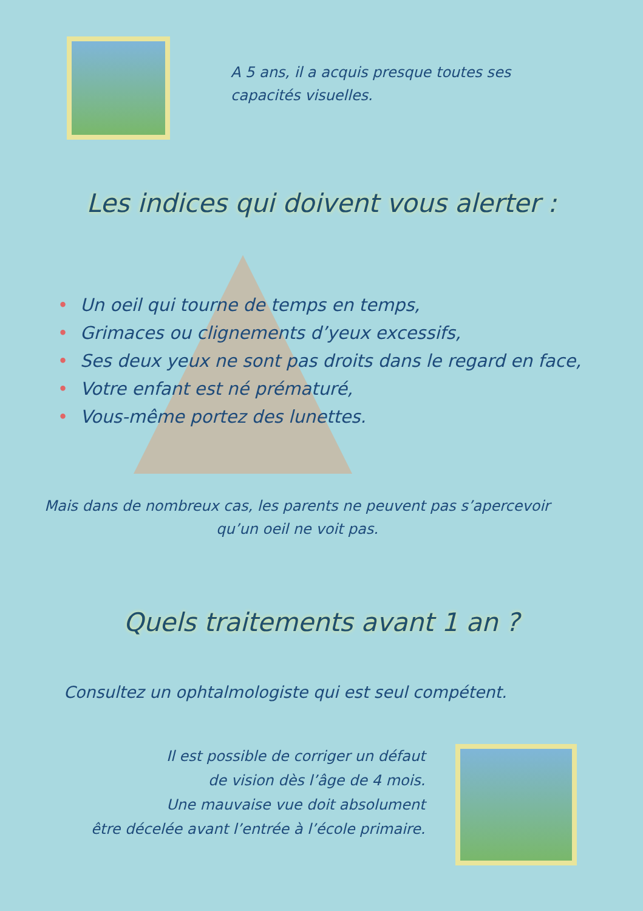A 5 ans, il a acquis presque toutes ses
capacités visuelles.
Les indices qui doivent vous alerter :
• Un oeil qui tourne de temps en temps,
• Grimaces ou clignements d’yeux excessifs,
• Ses deux yeux ne sont pas droits dans le regard en face,
• Votre enfant est né prématuré,
• Vous-même portez des lunettes.
Mais dans de nombreux cas, les parents ne peuvent pas s’apercevoir
qu’un oeil ne voit pas.
Quels traitements avant 1 an ?
Consultez un ophtalmologiste qui est seul compétent.
Il est possible de corriger un défaut
de vision dès l’âge de 4 mois.
Une mauvaise vue doit absolument
être décelée avant l’entrée à l’école primaire.